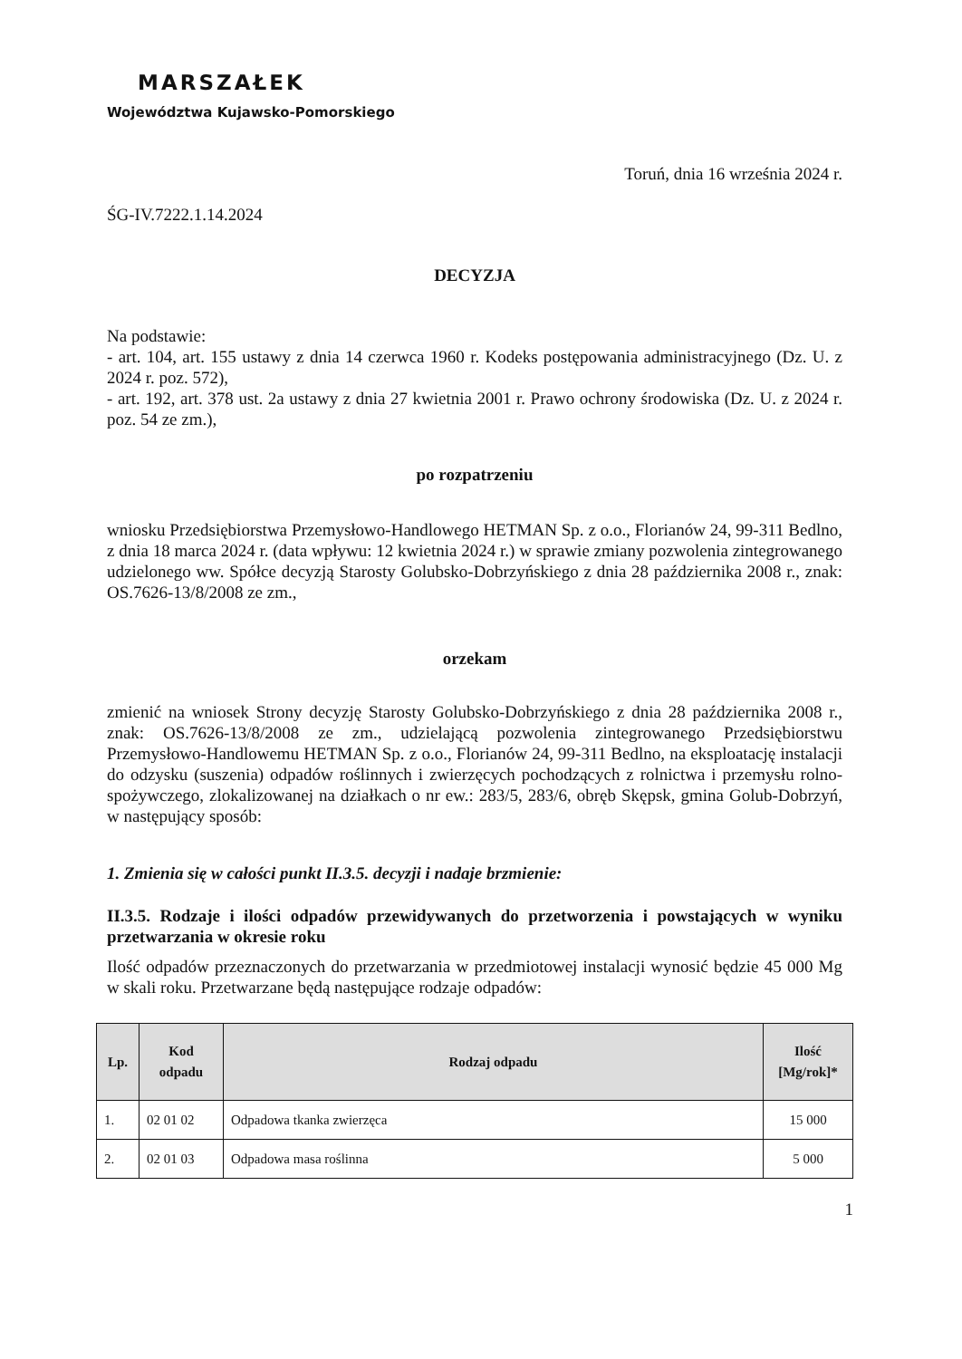MARSZAŁEK
Województwa Kujawsko-Pomorskiego
Toruń, dnia 16 września 2024 r.
ŚG-IV.7222.1.14.2024
DECYZJA
Na podstawie:
- art. 104, art. 155 ustawy z dnia 14 czerwca 1960 r. Kodeks postępowania administracyjnego (Dz. U. z 2024 r. poz. 572),
- art. 192, art. 378 ust. 2a ustawy z dnia 27 kwietnia 2001 r. Prawo ochrony środowiska (Dz. U. z 2024 r. poz. 54 ze zm.),
po rozpatrzeniu
wniosku Przedsiębiorstwa Przemysłowo-Handlowego HETMAN Sp. z o.o., Florianów 24, 99-311 Bedlno, z dnia 18 marca 2024 r. (data wpływu: 12 kwietnia 2024 r.) w sprawie zmiany pozwolenia zintegrowanego udzielonego ww. Spółce decyzją Starosty Golubsko-Dobrzyńskiego z dnia 28 października 2008 r., znak: OS.7626-13/8/2008 ze zm.,
orzekam
zmienić na wniosek Strony decyzję Starosty Golubsko-Dobrzyńskiego z dnia 28 października 2008 r., znak: OS.7626-13/8/2008 ze zm., udzielającą pozwolenia zintegrowanego Przedsiębiorstwu Przemysłowo-Handlowemu HETMAN Sp. z o.o., Florianów 24, 99-311 Bedlno, na eksploatację instalacji do odzysku (suszenia) odpadów roślinnych i zwierzęcych pochodzących z rolnictwa i przemysłu rolno-spożywczego, zlokalizowanej na działkach o nr ew.: 283/5, 283/6, obręb Skępsk, gmina Golub-Dobrzyń, w następujący sposób:
1. Zmienia się w całości punkt II.3.5. decyzji i nadaje brzmienie:
II.3.5. Rodzaje i ilości odpadów przewidywanych do przetworzenia i powstających w wyniku przetwarzania w okresie roku
Ilość odpadów przeznaczonych do przetwarzania w przedmiotowej instalacji wynosić będzie 45 000 Mg w skali roku. Przetwarzane będą następujące rodzaje odpadów:
| Lp. | Kod odpadu | Rodzaj odpadu | Ilość [Mg/rok]* |
| --- | --- | --- | --- |
| 1. | 02 01 02 | Odpadowa tkanka zwierzęca | 15 000 |
| 2. | 02 01 03 | Odpadowa masa roślinna | 5 000 |
1